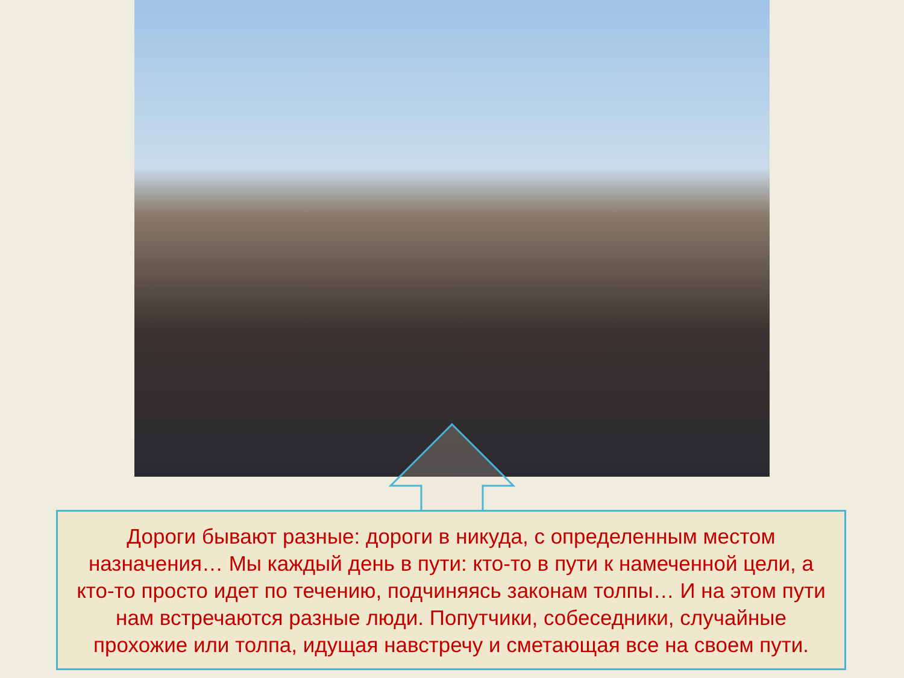Дороги бывают разные: дороги в никуда, с определенным местом назначения… Мы каждый день в пути: кто-то в пути к намеченной цели, а кто-то просто идет по течению, подчиняясь законам толпы… И на этом пути нам встречаются разные люди. Попутчики, собеседники, случайные прохожие или толпа, идущая навстречу и сметающая все на своем пути.